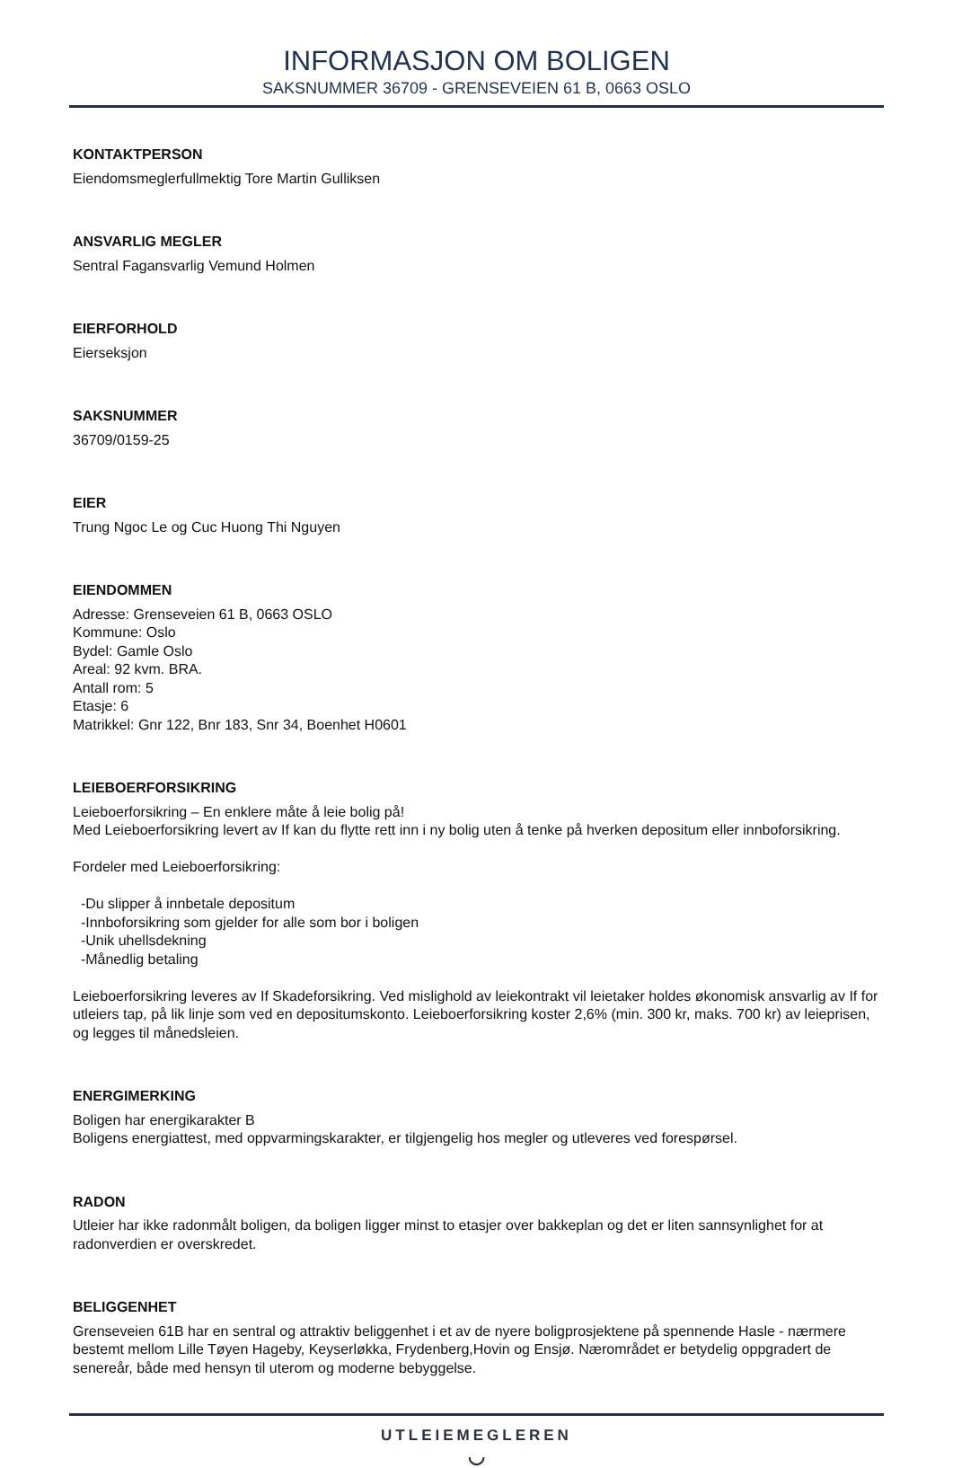INFORMASJON OM BOLIGEN
SAKSNUMMER 36709 - GRENSEVEIEN 61 B, 0663 OSLO
KONTAKTPERSON
Eiendomsmeglerfullmektig Tore Martin Gulliksen
ANSVARLIG MEGLER
Sentral Fagansvarlig Vemund Holmen
EIERFORHOLD
Eierseksjon
SAKSNUMMER
36709/0159-25
EIER
Trung Ngoc Le og Cuc Huong Thi Nguyen
EIENDOMMEN
Adresse: Grenseveien 61 B, 0663 OSLO
Kommune: Oslo
Bydel: Gamle Oslo
Areal: 92 kvm. BRA.
Antall rom: 5
Etasje: 6
Matrikkel: Gnr 122, Bnr 183, Snr 34, Boenhet H0601
LEIEBOERFORSIKRING
Leieboerforsikring – En enklere måte å leie bolig på!
Med Leieboerforsikring levert av If kan du flytte rett inn i ny bolig uten å tenke på hverken depositum eller innboforsikring.
Fordeler med Leieboerforsikring:
-Du slipper å innbetale depositum
-Innboforsikring som gjelder for alle som bor i boligen
-Unik uhellsdekning
-Månedlig betaling
Leieboerforsikring leveres av If Skadeforsikring. Ved mislighold av leiekontrakt vil leietaker holdes økonomisk ansvarlig av If for utleiers tap, på lik linje som ved en depositumskonto. Leieboerforsikring koster 2,6% (min. 300 kr, maks. 700 kr) av leieprisen, og legges til månedsleien.
ENERGIMERKING
Boligen har energikarakter B
Boligens energiattest, med oppvarmingskarakter, er tilgjengelig hos megler og utleveres ved forespørsel.
RADON
Utleier har ikke radonmålt boligen, da boligen ligger minst to etasjer over bakkeplan og det er liten sannsynlighet for at radonverdien er overskredet.
BELIGGENHET
Grenseveien 61B har en sentral og attraktiv beliggenhet i et av de nyere boligprosjektene på spennende Hasle - nærmere bestemt mellom Lille Tøyen Hageby, Keyserløkka, Frydenberg,Hovin og Ensjø. Nærområdet er betydelig oppgradert de senereår, både med hensyn til uterom og moderne bebyggelse.
UTLEIEMEGLEREN
◡